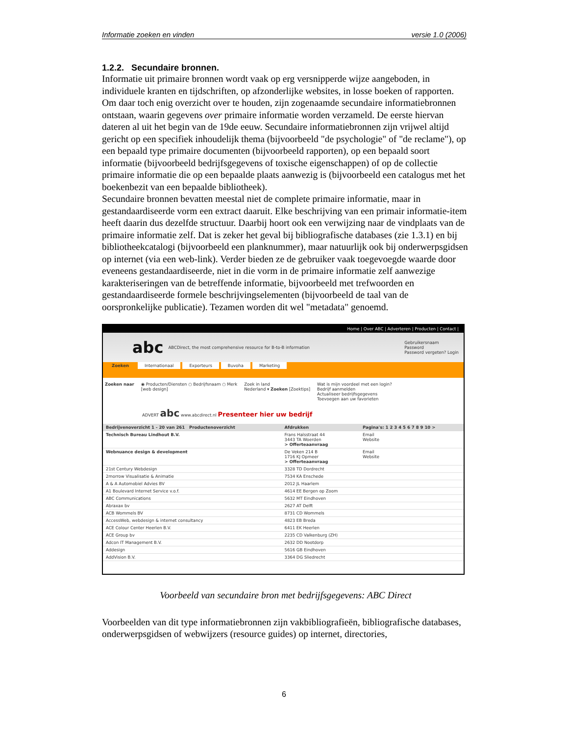Informatie zoeken en vinden versie 1.0 (2006)
1.2.2. Secundaire bronnen.
Informatie uit primaire bronnen wordt vaak op erg versnipperde wijze aangeboden, in individuele kranten en tijdschriften, op afzonderlijke websites, in losse boeken of rapporten. Om daar toch enig overzicht over te houden, zijn zogenaamde secundaire informatiebronnen ontstaan, waarin gegevens over primaire informatie worden verzameld. De eerste hiervan dateren al uit het begin van de 19de eeuw. Secundaire informatiebronnen zijn vrijwel altijd gericht op een specifiek inhoudelijk thema (bijvoorbeeld "de psychologie" of "de reclame"), op een bepaald type primaire documenten (bijvoorbeeld rapporten), op een bepaald soort informatie (bijvoorbeeld bedrijfsgegevens of toxische eigenschappen) of op de collectie primaire informatie die op een bepaalde plaats aanwezig is (bijvoorbeeld een catalogus met het boekenbezit van een bepaalde bibliotheek).
Secundaire bronnen bevatten meestal niet de complete primaire informatie, maar in gestandaardiseerde vorm een extract daaruit. Elke beschrijving van een primair informatie-item heeft daarin dus dezelfde structuur. Daarbij hoort ook een verwijzing naar de vindplaats van de primaire informatie zelf. Dat is zeker het geval bij bibliografische databases (zie 1.3.1) en bij bibliotheekcatalogi (bijvoorbeeld een planknummer), maar natuurlijk ook bij onderwerpsgidsen op internet (via een web-link). Verder bieden ze de gebruiker vaak toegevoegde waarde door eveneens gestandaardiseerde, niet in die vorm in de primaire informatie zelf aanwezige karakteriseringen van de betreffende informatie, bijvoorbeeld met trefwoorden en gestandaardiseerde formele beschrijvingselementen (bijvoorbeeld de taal van de oorspronkelijke publicatie). Tezamen worden dit wel "metadata" genoemd.
Home | Over ABC | Adverteren | Producten | Contact |
abc ABCDirect, the most comprehensive resource for B-to-B information Gebruikersnaam
Password
Password vergeten? Login
Zoeken Internationaal Exporteurs Buvoha Marketing
Zoeken naar ◉ Producten/Diensten ○ Bedrijfsnaam ○ Merk
[web design] Zoek in land
Nederland ▾ Zoeken [Zoektips] Wat is mijn voordeel met een login?
Bedrijf aanmelden
Actualiseer bedrijfsgegevens
Toevoegen aan uw favorieten
ADVERT abc www.abcdirect.nl Presenteer hier uw bedrijf
| Bedrijvenoverzicht 1 - 20 van 261 Productenoverzicht | Afdrukken | Pagina's: 1 2 3 4 5 6 7 8 9 10 > |
| Technisch Bureau Lindhout B.V. | Frans Halsstraat 44 3443 TA Woerden > Offerteaanvraag | Email Website |
| Webnuance design & development | De Veken 214 B 1716 KJ Opmeer > Offerteaanvraag | Email Website |
| 21st Century Webdesign | 3328 TD Dordrecht | |
| 2morrow Visualisatie & Animatie | 7534 KA Enschede | |
| A & A Automobiel Advies BV | 2012 JL Haarlem | |
| A1 Boulevard Internet Service v.o.f. | 4614 EE Bergen op Zoom | |
| ABC Communications | 5632 MT Eindhoven | |
| Abraxax bv | 2627 AT Delft | |
| ACB Wommels BV | 8731 CD Wommels | |
| AccessWeb, webdesign & internet consultancy | 4823 EB Breda | |
| ACE Colour Center Heerlen B.V. | 6411 EK Heerlen | |
| ACE Group bv | 2235 CD Valkenburg (ZH) | |
| Adcon IT Management B.V. | 2632 DD Nootdorp | |
| Addesign | 5616 GB Eindhoven | |
| AddVision B.V. | 3364 DG Sliedrecht | |
Voorbeeld van secundaire bron met bedrijfsgegevens: ABC Direct
Voorbeelden van dit type informatiebronnen zijn vakbibliografieën, bibliografische databases, onderwerpsgidsen of webwijzers (resource guides) op internet, directories,
6